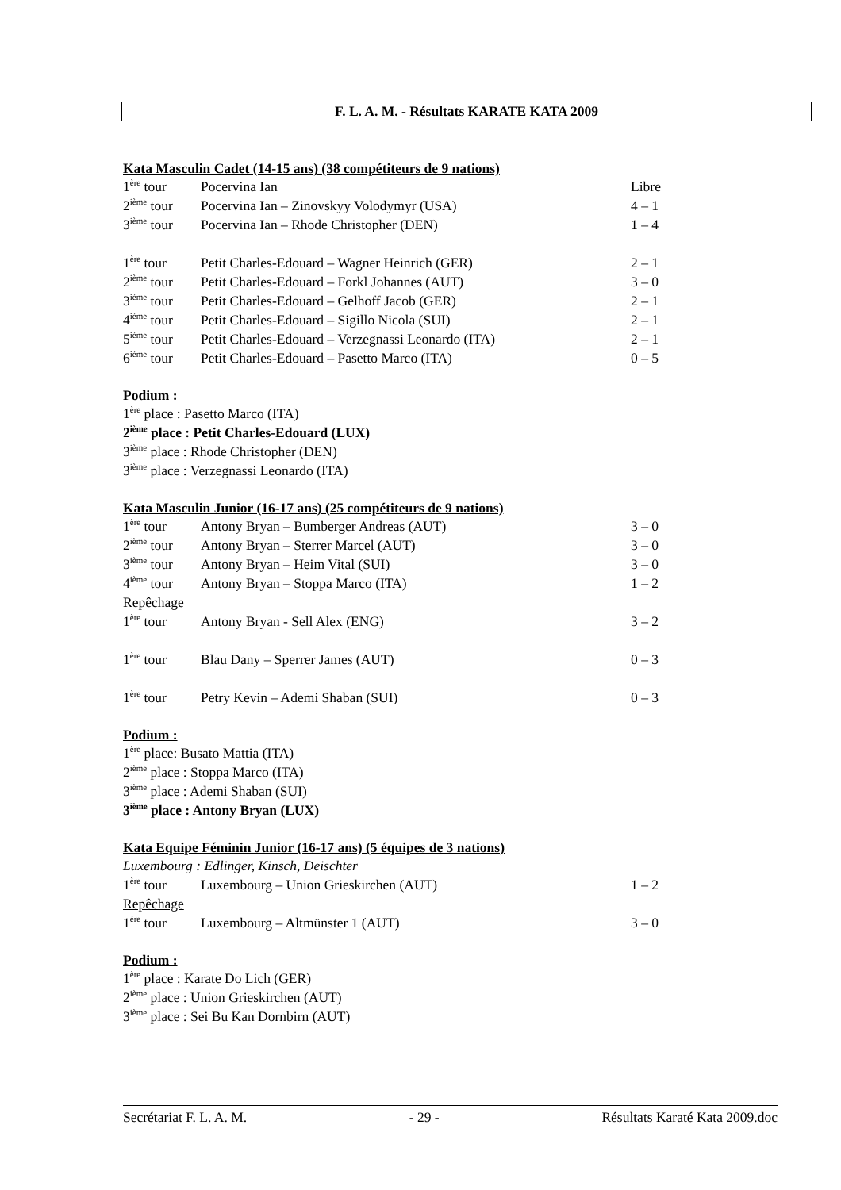F. L. A. M. - Résultats KARATE KATA 2009
Kata Masculin Cadet (14-15 ans) (38 compétiteurs de 9 nations)
| 1<sup>ère</sup> tour | Pocervina Ian | Libre |
| 2<sup>ième</sup> tour | Pocervina Ian – Zinovskyy Volodymyr (USA) | 4 – 1 |
| 3<sup>ième</sup> tour | Pocervina Ian – Rhode Christopher (DEN) | 1 – 4 |
| 1<sup>ère</sup> tour | Petit Charles-Edouard – Wagner Heinrich (GER) | 2 – 1 |
| 2<sup>ième</sup> tour | Petit Charles-Edouard – Forkl Johannes (AUT) | 3 – 0 |
| 3<sup>ième</sup> tour | Petit Charles-Edouard – Gelhoff Jacob (GER) | 2 – 1 |
| 4<sup>ième</sup> tour | Petit Charles-Edouard – Sigillo Nicola (SUI) | 2 – 1 |
| 5<sup>ième</sup> tour | Petit Charles-Edouard – Verzegnassi Leonardo (ITA) | 2 – 1 |
| 6<sup>ième</sup> tour | Petit Charles-Edouard – Pasetto Marco (ITA) | 0 – 5 |
Podium :
1<sup>ère</sup> place : Pasetto Marco (ITA)
2<sup>ième</sup> place : Petit Charles-Edouard (LUX)
3<sup>ième</sup> place : Rhode Christopher (DEN)
3<sup>ième</sup> place : Verzegnassi Leonardo (ITA)
Kata Masculin Junior (16-17 ans) (25 compétiteurs de 9 nations)
| 1<sup>ère</sup> tour | Antony Bryan – Bumberger Andreas (AUT) | 3 – 0 |
| 2<sup>ième</sup> tour | Antony Bryan – Sterrer Marcel (AUT) | 3 – 0 |
| 3<sup>ième</sup> tour | Antony Bryan – Heim Vital (SUI) | 3 – 0 |
| 4<sup>ième</sup> tour | Antony Bryan – Stoppa Marco (ITA) | 1 – 2 |
| Repêchage | | |
| 1<sup>ère</sup> tour | Antony Bryan - Sell Alex (ENG) | 3 – 2 |
| 1<sup>ère</sup> tour | Blau Dany – Sperrer James (AUT) | 0 – 3 |
| 1<sup>ère</sup> tour | Petry Kevin – Ademi Shaban (SUI) | 0 – 3 |
Podium :
1<sup>ère</sup> place: Busato Mattia (ITA)
2<sup>ième</sup> place : Stoppa Marco (ITA)
3<sup>ième</sup> place : Ademi Shaban (SUI)
3<sup>ième</sup> place : Antony Bryan (LUX)
Kata Equipe Féminin Junior (16-17 ans) (5 équipes de 3 nations)
Luxembourg : Edlinger, Kinsch, Deischter
| 1<sup>ère</sup> tour | Luxembourg – Union Grieskirchen (AUT) | 1 – 2 |
| Repêchage | | |
| 1<sup>ère</sup> tour | Luxembourg – Altmünster 1 (AUT) | 3 – 0 |
Podium :
1<sup>ère</sup> place : Karate Do Lich (GER)
2<sup>ième</sup> place : Union Grieskirchen (AUT)
3<sup>ième</sup> place : Sei Bu Kan Dornbirn (AUT)
Secrétariat F. L. A. M. - 29 - Résultats Karaté Kata 2009.doc